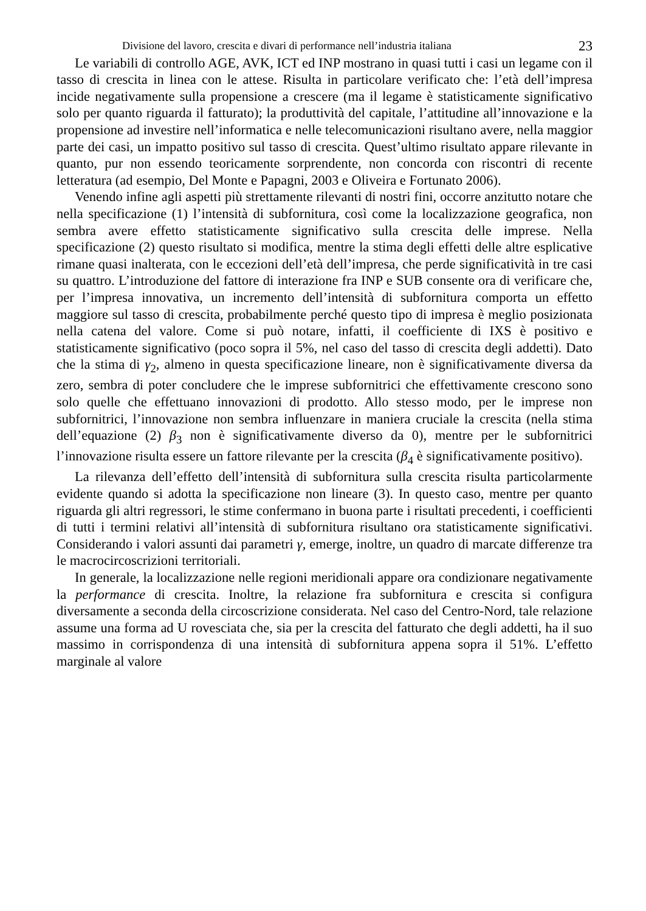Divisione del lavoro, crescita e divari di performance nell’industria italiana 23
Le variabili di controllo AGE, AVK, ICT ed INP mostrano in quasi tutti i casi un legame con il tasso di crescita in linea con le attese. Risulta in particolare verificato che: l’età dell’impresa incide negativamente sulla propensione a crescere (ma il legame è statisticamente significativo solo per quanto riguarda il fatturato); la produttività del capitale, l’attitudine all’innovazione e la propensione ad investire nell’informatica e nelle telecomunicazioni risultano avere, nella maggior parte dei casi, un impatto positivo sul tasso di crescita. Quest’ultimo risultato appare rilevante in quanto, pur non essendo teoricamente sorprendente, non concorda con riscontri di recente letteratura (ad esempio, Del Monte e Papagni, 2003 e Oliveira e Fortunato 2006).
Venendo infine agli aspetti più strettamente rilevanti di nostri fini, occorre anzitutto notare che nella specificazione (1) l’intensità di subfornitura, così come la localizzazione geografica, non sembra avere effetto statisticamente significativo sulla crescita delle imprese. Nella specificazione (2) questo risultato si modifica, mentre la stima degli effetti delle altre esplicative rimane quasi inalterata, con le eccezioni dell’età dell’impresa, che perde significatività in tre casi su quattro. L’introduzione del fattore di interazione fra INP e SUB consente ora di verificare che, per l’impresa innovativa, un incremento dell’intensità di subfornitura comporta un effetto maggiore sul tasso di crescita, probabilmente perché questo tipo di impresa è meglio posizionata nella catena del valore. Come si può notare, infatti, il coefficiente di IXS è positivo e statisticamente significativo (poco sopra il 5%, nel caso del tasso di crescita degli addetti). Dato che la stima di γ<sub>2</sub>, almeno in questa specificazione lineare, non è significativamente diversa da zero, sembra di poter concludere che le imprese subfornitrici che effettivamente crescono sono solo quelle che effettuano innovazioni di prodotto. Allo stesso modo, per le imprese non subfornitrici, l’innovazione non sembra influenzare in maniera cruciale la crescita (nella stima dell’equazione (2) β<sub>3</sub> non è significativamente diverso da 0), mentre per le subfornitrici l’innovazione risulta essere un fattore rilevante per la crescita (β<sub>4</sub> è significativamente positivo).
La rilevanza dell’effetto dell’intensità di subfornitura sulla crescita risulta particolarmente evidente quando si adotta la specificazione non lineare (3). In questo caso, mentre per quanto riguarda gli altri regressori, le stime confermano in buona parte i risultati precedenti, i coefficienti di tutti i termini relativi all’intensità di subfornitura risultano ora statisticamente significativi. Considerando i valori assunti dai parametri γ, emerge, inoltre, un quadro di marcate differenze tra le macrocircoscrizioni territoriali.
In generale, la localizzazione nelle regioni meridionali appare ora condizionare negativamente la performance di crescita. Inoltre, la relazione fra subfornitura e crescita si configura diversamente a seconda della circoscrizione considerata. Nel caso del Centro-Nord, tale relazione assume una forma ad U rovesciata che, sia per la crescita del fatturato che degli addetti, ha il suo massimo in corrispondenza di una intensità di subfornitura appena sopra il 51%. L’effetto marginale al valore